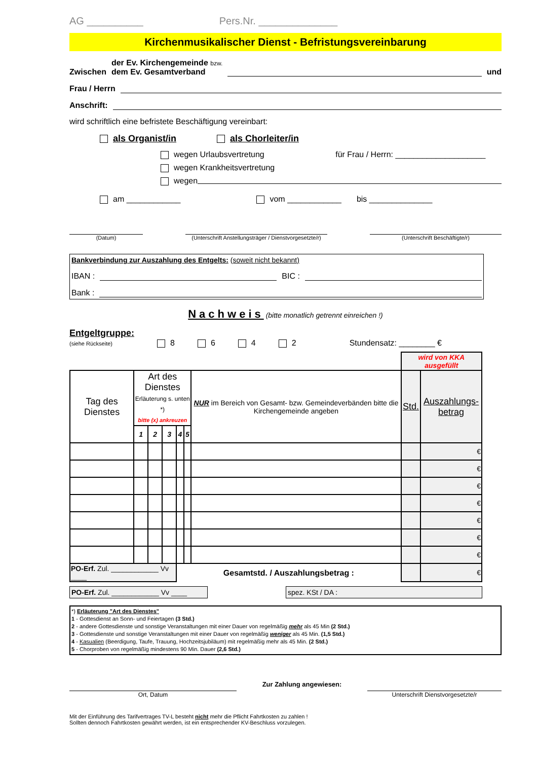AG __________ Pers.Nr. ______________
Kirchenmusikalischer Dienst - Befristungsvereinbarung
Zwischen der Ev. Kirchengemeinde bzw.
dem Ev. Gesamtverband und
Frau / Herrn
Anschrift:
wird schriftlich eine befristete Beschäftigung vereinbart:
als Organist/in als Chorleiter/in
wegen Urlaubsvertretung
wegen Krankheitsvertretung
für Frau / Herrn: ____________________
wegen
am ____________ vom ____________ bis ______________
(Datum) (Unterschrift Anstellungsträger / Dienstvorgesetzte/r)
(Unterschrift Beschäftigte/r)
Bankverbindung zur Auszahlung des Entgelts: (soweit nicht bekannt)
IBAN : BIC :
Bank :
Nachweis (bitte monatlich getrennt einreichen !)
Entgeltgruppe:
(siehe Rückseite) 8 6 4 2 Stundensatz: ________ €
| | | | | | | | wird von KKA ausgefüllt | |
| --- | --- | --- | --- | --- | --- | --- | --- | --- |
| Tag des Dienstes | Art des Dienstes Erläuterung s. unten *) bitte (x) ankreuzen | | | | | NUR im Bereich von Gesamt- bzw. Gemeindeverbänden bitte die Kirchengemeinde angeben | Std. | Auszahlungs- betrag |
| | 1 | 2 | 3 | 4 | 5 | | | |
| | | | | | | | | € |
| | | | | | | | | € |
| | | | | | | | | € |
| | | | | | | | | € |
| | | | | | | | | € |
| | | | | | | | | € |
| | | | | | | | | € |
| PO-Erf. Zul. ____________ Vv ____ | | | | Gesamtstd. / Auszahlungsbetrag : | | | | € |
PO-Erf. Zul. ____________ Vv ____
spez. KSt / DA :
*) Erläuterung "Art des Dienstes"
1 - Gottesdienst an Sonn- und Feiertagen (3 Std.)
2 - andere Gottesdienste und sonstige Veranstaltungen mit einer Dauer von regelmäßig mehr als 45 Min (2 Std.)
3 - Gottesdienste und sonstige Veranstaltungen mit einer Dauer von regelmäßig weniger als 45 Min. (1,5 Std.)
4 - Kasualien (Beerdigung, Taufe, Trauung, Hochzeitsjubiläum) mit regelmäßig mehr als 45 Min. (2 Std.)
5 - Chorproben von regelmäßig mindestens 90 Min. Dauer (2,6 Std.)
Ort, Datum
Zur Zahlung angewiesen:
Unterschrift Dienstvorgesetzte/r
Mit der Einführung des Tarifvertrages TV-L besteht nicht mehr die Pflicht Fahrtkosten zu zahlen !
Sollten dennoch Fahrtkosten gewährt werden, ist ein entsprechender KV-Beschluss vorzulegen.